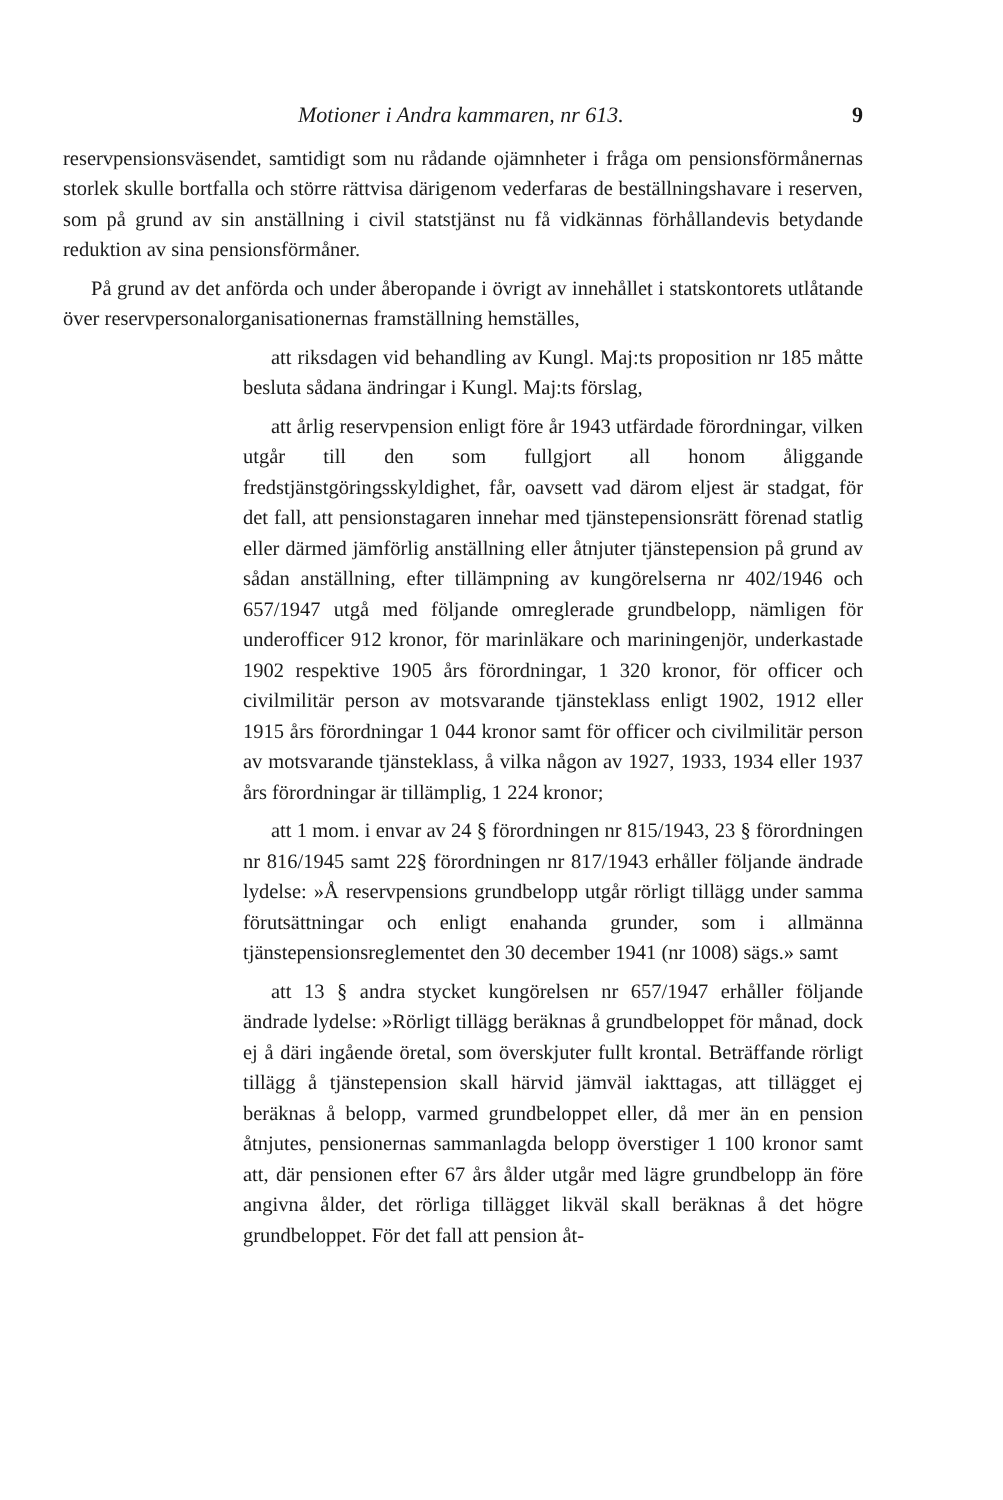Motioner i Andra kammaren, nr 613. 9
reservpensionsväsendet, samtidigt som nu rådande ojämnheter i fråga om pensionsförmånernas storlek skulle bortfalla och större rättvisa därigenom vederfaras de beställningshavare i reserven, som på grund av sin anställning i civil statstjänst nu få vidkännas förhållandevis betydande reduktion av sina pensionsförmåner.
På grund av det anförda och under åberopande i övrigt av innehållet i statskontorets utlåtande över reservpersonalorganisationernas framställning hemställes,
att riksdagen vid behandling av Kungl. Maj:ts proposition nr 185 måtte besluta sådana ändringar i Kungl. Maj:ts förslag,
att årlig reservpension enligt före år 1943 utfärdade förordningar, vilken utgår till den som fullgjort all honom åliggande fredstjänstgöringsskyldighet, får, oavsett vad därom eljest är stadgat, för det fall, att pensionstagaren innehar med tjänstepensionsrätt förenad statlig eller därmed jämförlig anställning eller åtnjuter tjänstepension på grund av sådan anställning, efter tillämpning av kungörelserna nr 402/1946 och 657/1947 utgå med följande omreglerade grundbelopp, nämligen för underofficer 912 kronor, för marinläkare och mariningenjör, underkastade 1902 respektive 1905 års förordningar, 1 320 kronor, för officer och civilmilitär person av motsvarande tjänsteklass enligt 1902, 1912 eller 1915 års förordningar 1 044 kronor samt för officer och civilmilitär person av motsvarande tjänsteklass, å vilka någon av 1927, 1933, 1934 eller 1937 års förordningar är tillämplig, 1 224 kronor;
att 1 mom. i envar av 24 § förordningen nr 815/1943, 23 § förordningen nr 816/1945 samt 22§ förordningen nr 817/1943 erhåller följande ändrade lydelse: »Å reservpensions grundbelopp utgår rörligt tillägg under samma förutsättningar och enligt enahanda grunder, som i allmänna tjänstepensionsreglementet den 30 december 1941 (nr 1008) sägs.» samt
att 13 § andra stycket kungörelsen nr 657/1947 erhåller följande ändrade lydelse: »Rörligt tillägg beräknas å grundbeloppet för månad, dock ej å däri ingående öretal, som överskjuter fullt krontal. Beträffande rörligt tillägg å tjänstepension skall härvid jämväl iakttagas, att tillägget ej beräknas å belopp, varmed grundbeloppet eller, då mer än en pension åtnjutes, pensionernas sammanlagda belopp överstiger 1 100 kronor samt att, där pensionen efter 67 års ålder utgår med lägre grundbelopp än före angivna ålder, det rörliga tillägget likväl skall beräknas å det högre grundbeloppet. För det fall att pension åt-